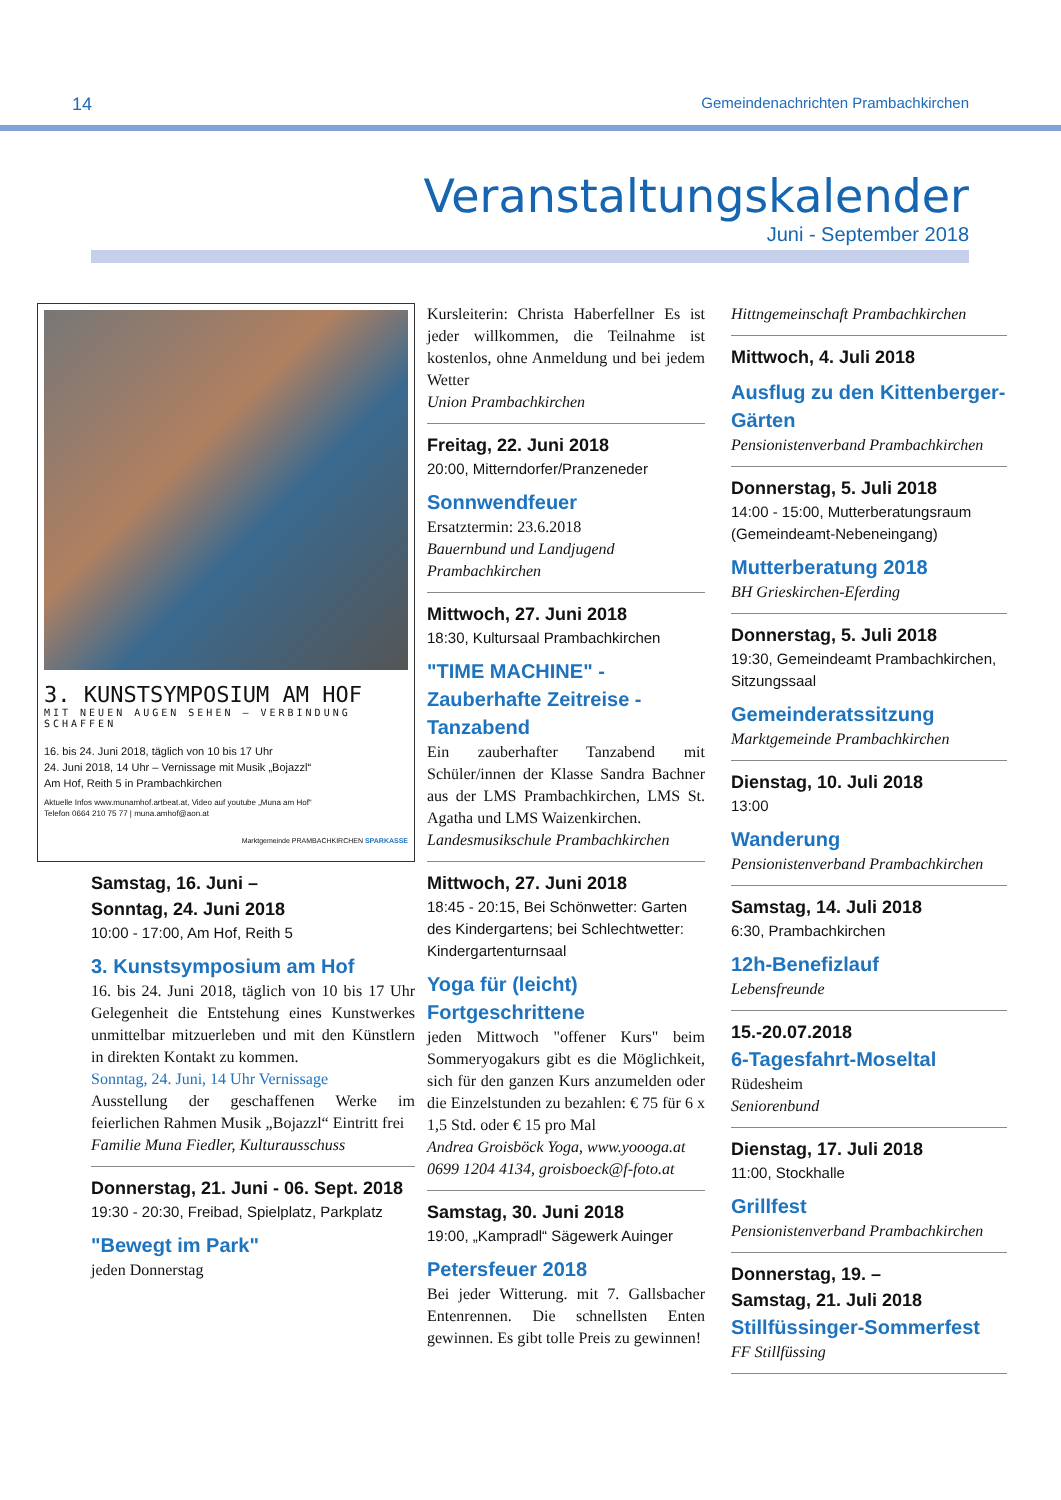14 Gemeindenachrichten Prambachkirchen
Veranstaltungskalender
Juni - September 2018
3. KUNSTSYMPOSIUM AM HOF
MIT NEUEN AUGEN SEHEN – VERBINDUNG SCHAFFEN
16. bis 24. Juni 2018, täglich von 10 bis 17 Uhr
24. Juni 2018, 14 Uhr – Vernissage mit Musik „Bojazzl“
Am Hof, Reith 5 in Prambachkirchen
Aktuelle Infos www.munamhof.artbeat.at, Video auf youtube „Muna am Hof“
Telefon 0664 210 75 77 | muna.amhof@aon.at
Marktgemeinde PRAMBACHKIRCHEN SPARKASSE
Samstag, 16. Juni –
Sonntag, 24. Juni 2018
10:00 - 17:00, Am Hof, Reith 5
3. Kunstsymposium am Hof
16. bis 24. Juni 2018, täglich von 10 bis 17 Uhr Gelegenheit die Entstehung eines Kunstwerkes unmittelbar mitzuerleben und mit den Künstlern in direkten Kontakt zu kommen.
Sonntag, 24. Juni, 14 Uhr Vernissage
Ausstellung der geschaffenen Werke im feierlichen Rahmen Musik „Bojazzl“ Eintritt frei
Familie Muna Fiedler, Kulturausschuss
Donnerstag, 21. Juni - 06. Sept. 2018
19:30 - 20:30, Freibad, Spielplatz, Parkplatz
"Bewegt im Park"
jeden Donnerstag
Kursleiterin: Christa Haberfellner Es ist jeder willkommen, die Teilnahme ist kostenlos, ohne Anmeldung und bei jedem Wetter
Union Prambachkirchen
Freitag, 22. Juni 2018
20:00, Mitterndorfer/Pranzeneder
Sonnwendfeuer
Ersatztermin: 23.6.2018
Bauernbund und Landjugend Prambachkirchen
Mittwoch, 27. Juni 2018
18:30, Kultursaal Prambachkirchen
"TIME MACHINE" - Zauberhafte Zeitreise - Tanzabend
Ein zauberhafter Tanzabend mit Schüler/innen der Klasse Sandra Bachner aus der LMS Prambachkirchen, LMS St. Agatha und LMS Waizenkirchen.
Landesmusikschule Prambachkirchen
Mittwoch, 27. Juni 2018
18:45 - 20:15, Bei Schönwetter: Garten des Kindergartens; bei Schlechtwetter: Kindergartenturnsaal
Yoga für (leicht) Fortgeschrittene
jeden Mittwoch "offener Kurs" beim Sommeryogakurs gibt es die Möglichkeit, sich für den ganzen Kurs anzumelden oder die Einzelstunden zu bezahlen: € 75 für 6 x 1,5 Std. oder € 15 pro Mal
Andrea Groisböck Yoga, www.yoooga.at 0699 1204 4134, groisboeck@f-foto.at
Samstag, 30. Juni 2018
19:00, „Kampradl“ Sägewerk Auinger
Petersfeuer 2018
Bei jeder Witterung. mit 7. Gallsbacher Entenrennen. Die schnellsten Enten gewinnen. Es gibt tolle Preis zu gewinnen!
Hittngemeinschaft Prambachkirchen
Mittwoch, 4. Juli 2018
Ausflug zu den Kittenberger-Gärten
Pensionistenverband Prambachkirchen
Donnerstag, 5. Juli 2018
14:00 - 15:00, Mutterberatungsraum (Gemeindeamt-Nebeneingang)
Mutterberatung 2018
BH Grieskirchen-Eferding
Donnerstag, 5. Juli 2018
19:30, Gemeindeamt Prambachkirchen, Sitzungssaal
Gemeinderatssitzung
Marktgemeinde Prambachkirchen
Dienstag, 10. Juli 2018
13:00
Wanderung
Pensionistenverband Prambachkirchen
Samstag, 14. Juli 2018
6:30, Prambachkirchen
12h-Benefizlauf
Lebensfreunde
15.-20.07.2018
6-Tagesfahrt-Moseltal
Rüdesheim
Seniorenbund
Dienstag, 17. Juli 2018
11:00, Stockhalle
Grillfest
Pensionistenverband Prambachkirchen
Donnerstag, 19. –
Samstag, 21. Juli 2018
Stillfüssinger-Sommerfest
FF Stillfüssing